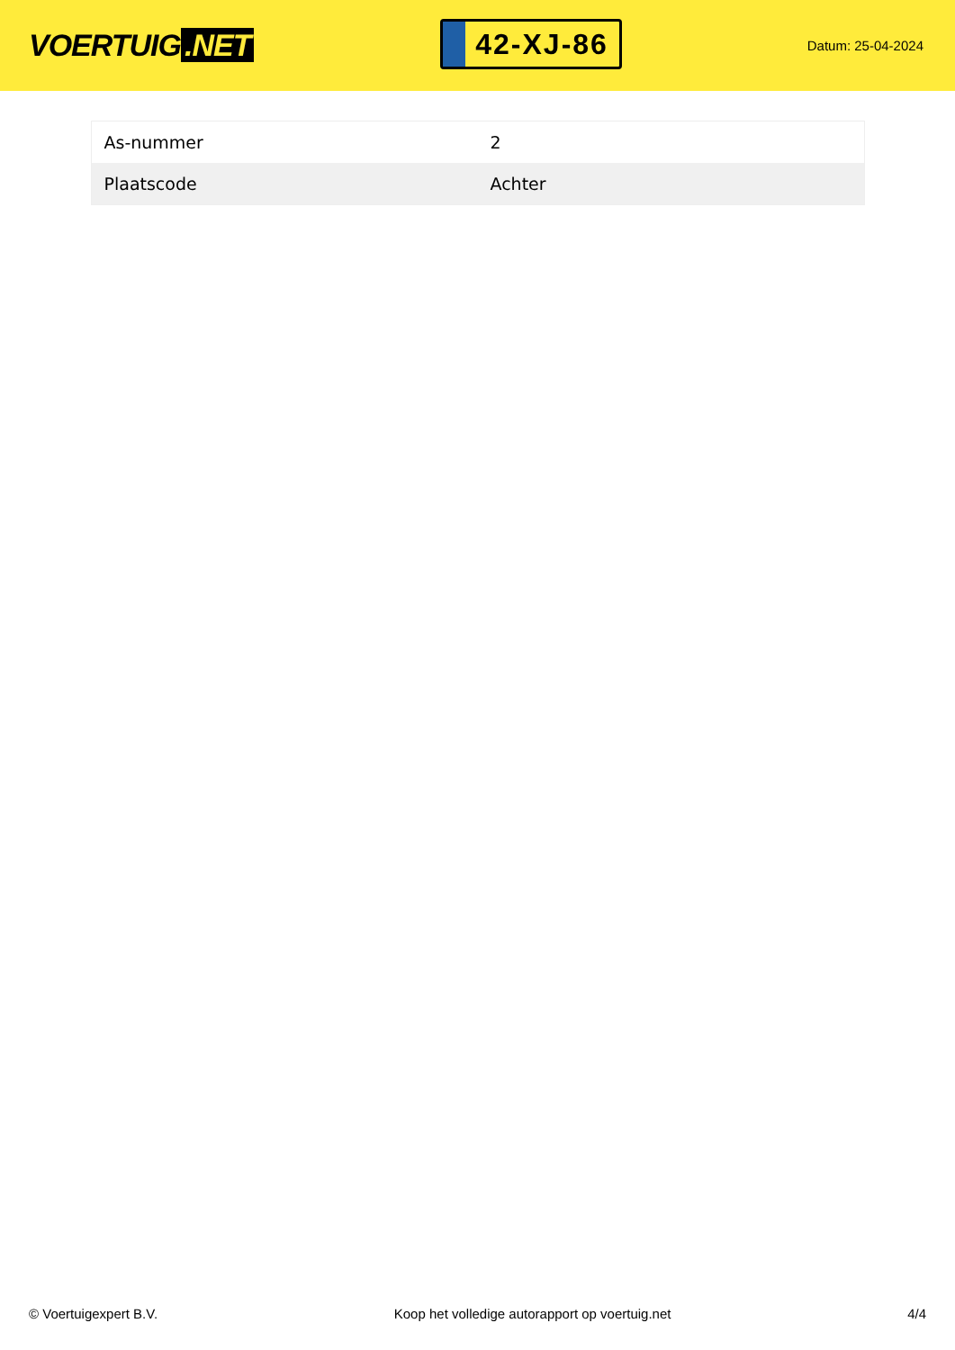VOERTUIG.NET
42-XJ-86
Datum: 25-04-2024
| As-nummer | 2 |
| Plaatscode | Achter |
© Voertuigexpert B.V. Koop het volledige autorapport op voertuig.net 4/4